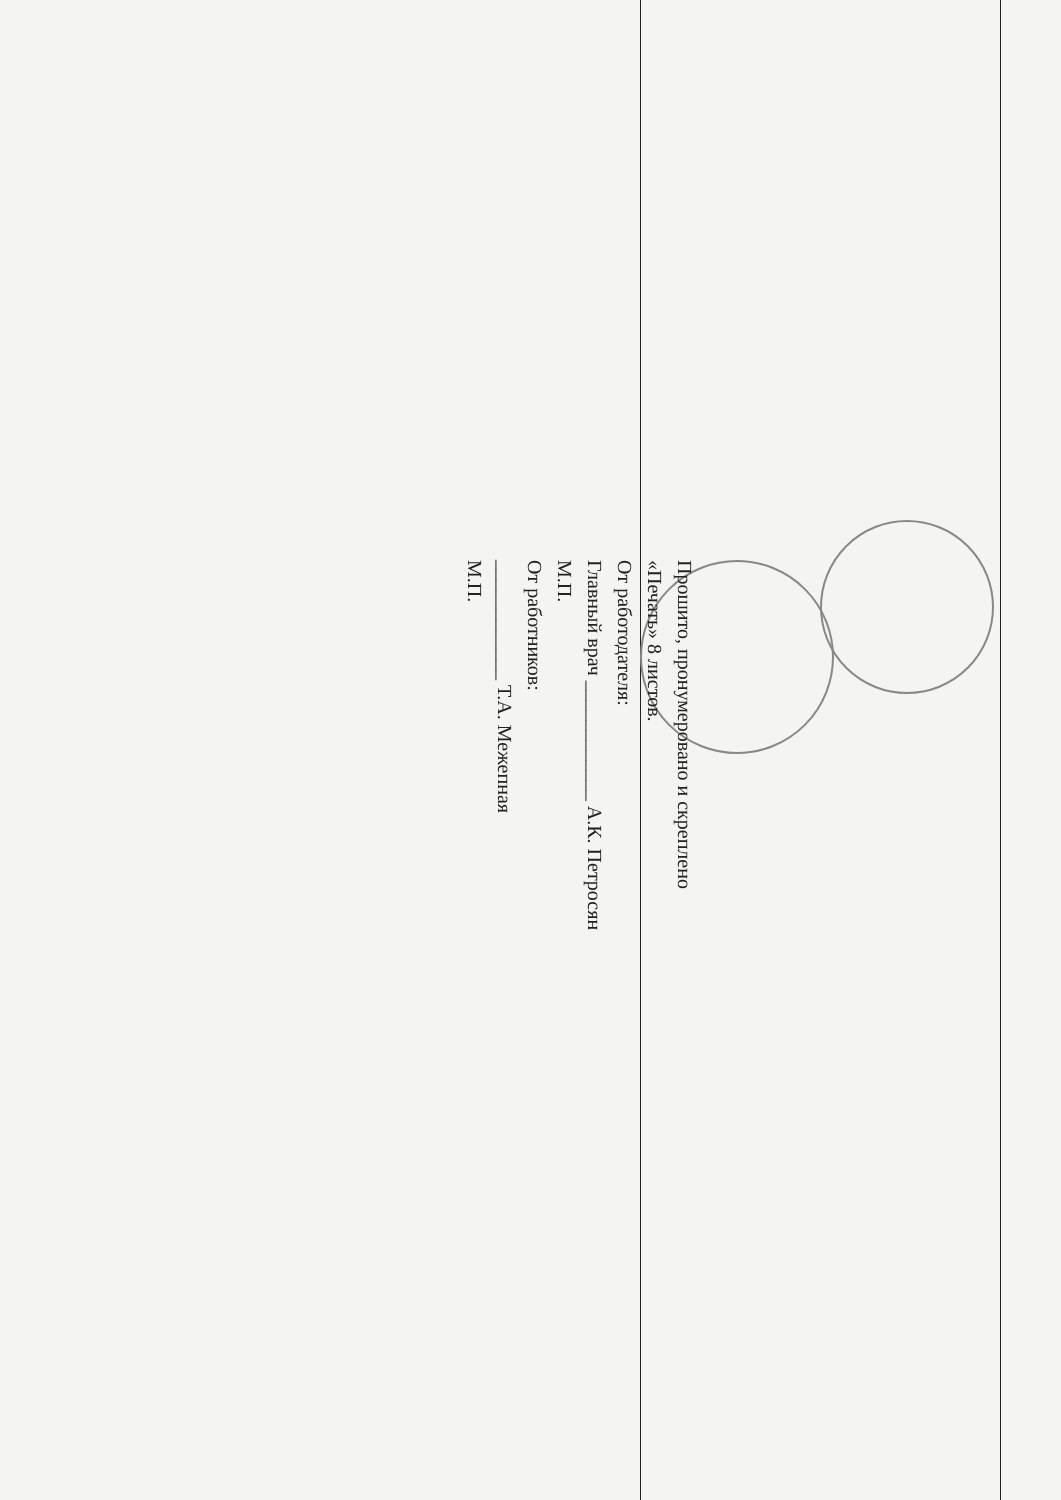Прошито, пронумеровано и скреплено
«Печать» 8 листов.
От работодателя:
Главный врач ____________ А.К. Петросян
М.П.
От работников:
____________ Т.А. Межепная
М.П.